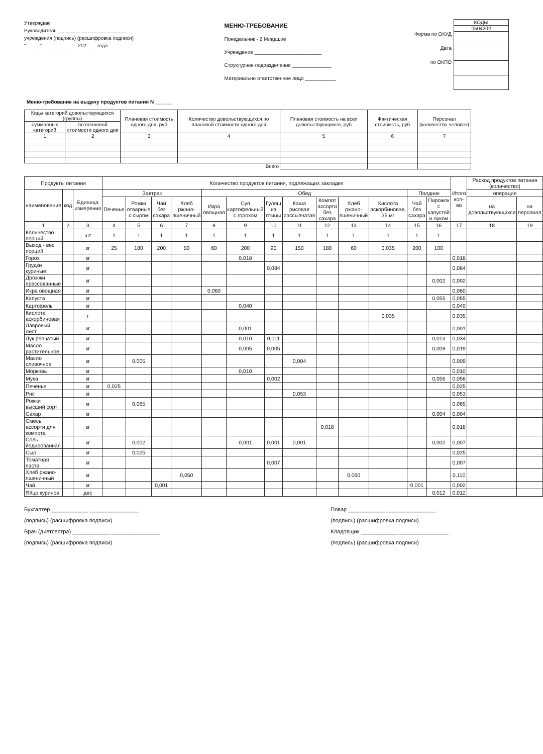Утверждаю
Руководитель ________ ________________
учреждения (подпись) (расшифровка подписи)
" ____ " ____________ 202 ___ года
МЕНЮ-ТРЕБОВАНИЕ
Понедельник - 2 Младшие
Учреждение ________________________
Структурное подразделение ______________
Материально ответственное лицо ___________
Форма по ОКУД
Дата
по ОКПО
| КОДЫ |
| 0504202 |
Меню-требование на выдачу продуктов питания N ______
| Коды категорий довольствующихся (группы) | | Плановая стоимость одного дня, руб | Количество довольствующихся по плановой стоимости одного дня | Плановая стоимость на всех довольствующихся, руб | Фактическая стоиомсть, руб | Персонал (количество человек) |
| --- | --- | --- | --- | --- | --- | --- |
| суммарных категорий | по плановой стоимости одного дня | | | | | |
| 1 | 2 | 3 | 4 | 5 | 6 | 7 |
| Всего | | | | | | |
| Продукты питания | | | Количество продуктов питания, подлежащих закладке | | | | | | | | | | | | | Итого кол-во | Расход продуктов питания (количество) | |
| --- | --- | --- | --- | --- | --- | --- | --- | --- | --- | --- | --- | --- | --- | --- | --- | --- | --- | --- |
| наименование | код | Единица измерения | Завтрак | | | | Обед | | | | | | | Полдник | | | операция | |
| | | | Печенье | Рожки отварные с сыром | Чай без сахара | Хлеб ржано-пшеничный | Икра овощная | Суп картофельный с горохом | Гуляш из птицы | Каша рисовая рассыпчатая | Компот ассорти без сахара | Хлеб ржано-пшеничный | Кислота аскорбиновая, 35 мг | Чай без сахара | Пирожок с капустой и луком | | на довольствующихся | на персонал |
| 1 | 2 | 3 | 4 | 5 | 6 | 7 | 8 | 9 | 10 | 11 | 12 | 13 | 14 | 15 | 16 | 17 | 18 | 19 |
| Количество порций | | шт | 1 | 1 | 1 | 1 | 1 | 1 | 1 | 1 | 1 | 1 | 1 | 1 | 1 | | | |
| Выход - вес порций | | кг | 25 | 180 | 200 | 50 | 60 | 200 | 90 | 150 | 180 | 60 | 0,035 | 200 | 100 | | | |
| Горох | | кг | | | | | | 0,018 | | | | | | | | 0,018 | | |
| Грудки куриные | | кг | | | | | | | 0,084 | | | | | | | 0,084 | | |
| Дрожжи прессованные | | кг | | | | | | | | | | | | | 0,002 | 0,002 | | |
| Икра овощная | | кг | | | | | 0,060 | | | | | | | | | 0,060 | | |
| Капуста | | кг | | | | | | | | | | | | | 0,055 | 0,055 | | |
| Картофель | | кг | | | | | | 0,040 | | | | | | | | 0,040 | | |
| Кислота аскорбиновая | | г | | | | | | | | | | | 0,035 | | | 0,035 | | |
| Лавровый лист | | кг | | | | | | 0,001 | | | | | | | | 0,001 | | |
| Лук репчатый | | кг | | | | | | 0,010 | 0,011 | | | | | | 0,013 | 0,034 | | |
| Масло растительное | | кг | | | | | | 0,005 | 0,005 | | | | | | 0,009 | 0,019 | | |
| Масло сливочное | | кг | | 0,005 | | | | | | 0,004 | | | | | | 0,009 | | |
| Морковь | | кг | | | | | | 0,010 | | | | | | | | 0,010 | | |
| Мука | | кг | | | | | | | 0,002 | | | | | | 0,056 | 0,058 | | |
| Печенье | | кг | 0,025 | | | | | | | | | | | | | 0,025 | | |
| Рис | | кг | | | | | | | | 0,053 | | | | | | 0,053 | | |
| Рожки высший сорт | | кг | | 0,065 | | | | | | | | | | | | 0,065 | | |
| Сахар | | кг | | | | | | | | | | | | | 0,004 | 0,004 | | |
| Смесь ассорти для компота | | кг | | | | | | | | | 0,018 | | | | | 0,018 | | |
| Соль йодированная | | кг | | 0,002 | | | | 0,001 | 0,001 | 0,001 | | | | | 0,002 | 0,007 | | |
| Сыр | | кг | | 0,025 | | | | | | | | | | | | 0,025 | | |
| Томатная паста | | кг | | | | | | | 0,007 | | | | | | | 0,007 | | |
| Хлеб ржано-пшеничный | | кг | | | | 0,050 | | | | | | 0,060 | | | | 0,110 | | |
| Чай | | кг | | | 0,001 | | | | | | | | | 0,001 | | 0,002 | | |
| Яйцо куриное | | дес | | | | | | | | | | | | | 0,012 | 0,012 | | |
Бухгалтер ____________ ________________
(подпись) (расшифровка подписи)
Врач (диетсестра) ____________ ________________
(подпись) (расшифровка подписи)
Повар ____________ ________________
(подпись) (расшифровка подписи)
Кладовщик ____________ ________________
(подпись) (расшифровка подписи)